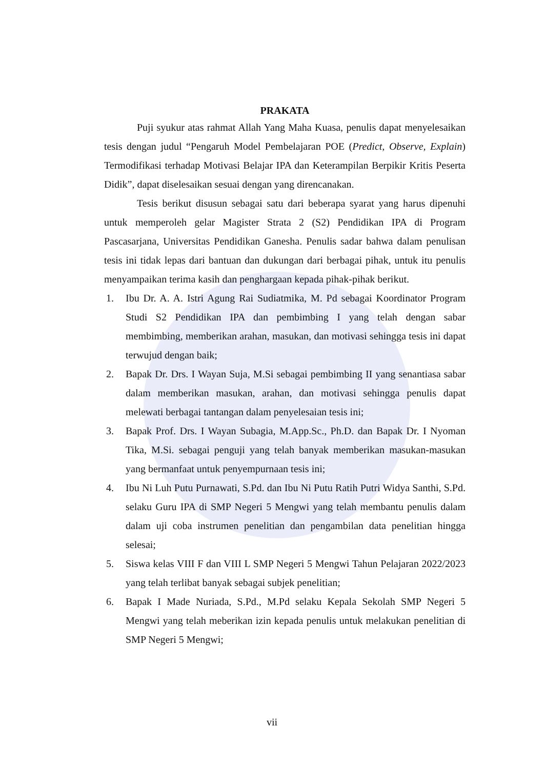PRAKATA
Puji syukur atas rahmat Allah Yang Maha Kuasa, penulis dapat menyelesaikan tesis dengan judul “Pengaruh Model Pembelajaran POE (Predict, Observe, Explain) Termodifikasi terhadap Motivasi Belajar IPA dan Keterampilan Berpikir Kritis Peserta Didik”, dapat diselesaikan sesuai dengan yang direncanakan.
Tesis berikut disusun sebagai satu dari beberapa syarat yang harus dipenuhi untuk memperoleh gelar Magister Strata 2 (S2) Pendidikan IPA di Program Pascasarjana, Universitas Pendidikan Ganesha. Penulis sadar bahwa dalam penulisan tesis ini tidak lepas dari bantuan dan dukungan dari berbagai pihak, untuk itu penulis menyampaikan terima kasih dan penghargaan kepada pihak-pihak berikut.
1. Ibu Dr. A. A. Istri Agung Rai Sudiatmika, M. Pd sebagai Koordinator Program Studi S2 Pendidikan IPA dan pembimbing I yang telah dengan sabar membimbing, memberikan arahan, masukan, dan motivasi sehingga tesis ini dapat terwujud dengan baik;
2. Bapak Dr. Drs. I Wayan Suja, M.Si sebagai pembimbing II yang senantiasa sabar dalam memberikan masukan, arahan, dan motivasi sehingga penulis dapat melewati berbagai tantangan dalam penyelesaian tesis ini;
3. Bapak Prof. Drs. I Wayan Subagia, M.App.Sc., Ph.D. dan Bapak Dr. I Nyoman Tika, M.Si. sebagai penguji yang telah banyak memberikan masukan-masukan yang bermanfaat untuk penyempurnaan tesis ini;
4. Ibu Ni Luh Putu Purnawati, S.Pd. dan Ibu Ni Putu Ratih Putri Widya Santhi, S.Pd. selaku Guru IPA di SMP Negeri 5 Mengwi yang telah membantu penulis dalam dalam uji coba instrumen penelitian dan pengambilan data penelitian hingga selesai;
5. Siswa kelas VIII F dan VIII L SMP Negeri 5 Mengwi Tahun Pelajaran 2022/2023 yang telah terlibat banyak sebagai subjek penelitian;
6. Bapak I Made Nuriada, S.Pd., M.Pd selaku Kepala Sekolah SMP Negeri 5 Mengwi yang telah meberikan izin kepada penulis untuk melakukan penelitian di SMP Negeri 5 Mengwi;
vii